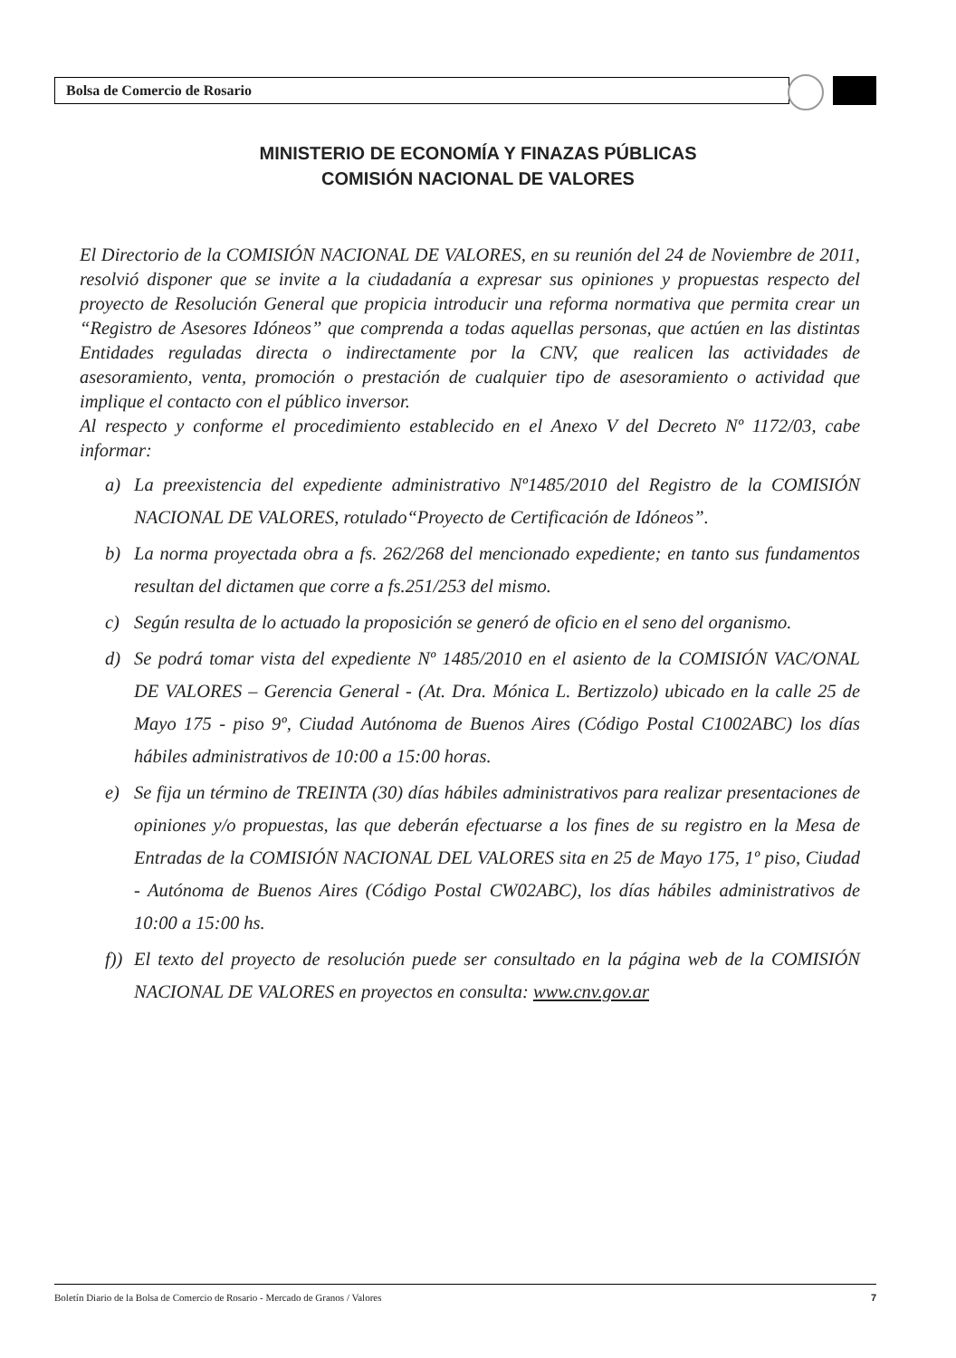Bolsa de Comercio de Rosario
MINISTERIO DE ECONOMÍA Y FINAZAS PÚBLICAS
COMISIÓN NACIONAL DE VALORES
El Directorio de la COMISIÓN NACIONAL DE VALORES, en su reunión del 24 de Noviembre de 2011, resolvió disponer que se invite a la ciudadanía a expresar sus opiniones y propuestas respecto del proyecto de Resolución General que propicia introducir una reforma normativa que permita crear un “Registro de Asesores Idóneos” que comprenda a todas aquellas personas, que actúen en las distintas Entidades reguladas directa o indirectamente por la CNV, que realicen las actividades de asesoramiento, venta, promoción o prestación de cualquier tipo de asesoramiento o actividad que implique el contacto con el público inversor.
Al respecto y conforme el procedimiento establecido en el Anexo V del Decreto Nº 1172/03, cabe informar:
a) La preexistencia del expediente administrativo Nº1485/2010 del Registro de la COMISIÓN NACIONAL DE VALORES, rotulado“Proyecto de Certificación de Idóneos”.
b) La norma proyectada obra a fs. 262/268 del mencionado expediente; en tanto sus fundamentos resultan del dictamen que corre a fs.251/253 del mismo.
c) Según resulta de lo actuado la proposición se generó de oficio en el seno del organismo.
d) Se podrá tomar vista del expediente Nº 1485/2010 en el asiento de la COMISIÓN VAC/ONAL DE VALORES – Gerencia General - (At. Dra. Mónica L. Bertizzolo) ubicado en la calle 25 de Mayo 175 - piso 9º, Ciudad Autónoma de Buenos Aires (Código Postal C1002ABC) los días hábiles administrativos de 10:00 a 15:00 horas.
e) Se fija un término de TREINTA (30) días hábiles administrativos para realizar presentaciones de opiniones y/o propuestas, las que deberán efectuarse a los fines de su registro en la Mesa de Entradas de la COMISIÓN NACIONAL DEL VALORES sita en 25 de Mayo 175, 1º piso, Ciudad - Autónoma de Buenos Aires (Código Postal CW02ABC), los días hábiles administrativos de 10:00 a 15:00 hs.
f)) El texto del proyecto de resolución puede ser consultado en la página web de la COMISIÓN NACIONAL DE VALORES en proyectos en consulta: www.cnv.gov.ar
Boletín Diario de la Bolsa de Comercio de Rosario - Mercado de Granos / Valores 7